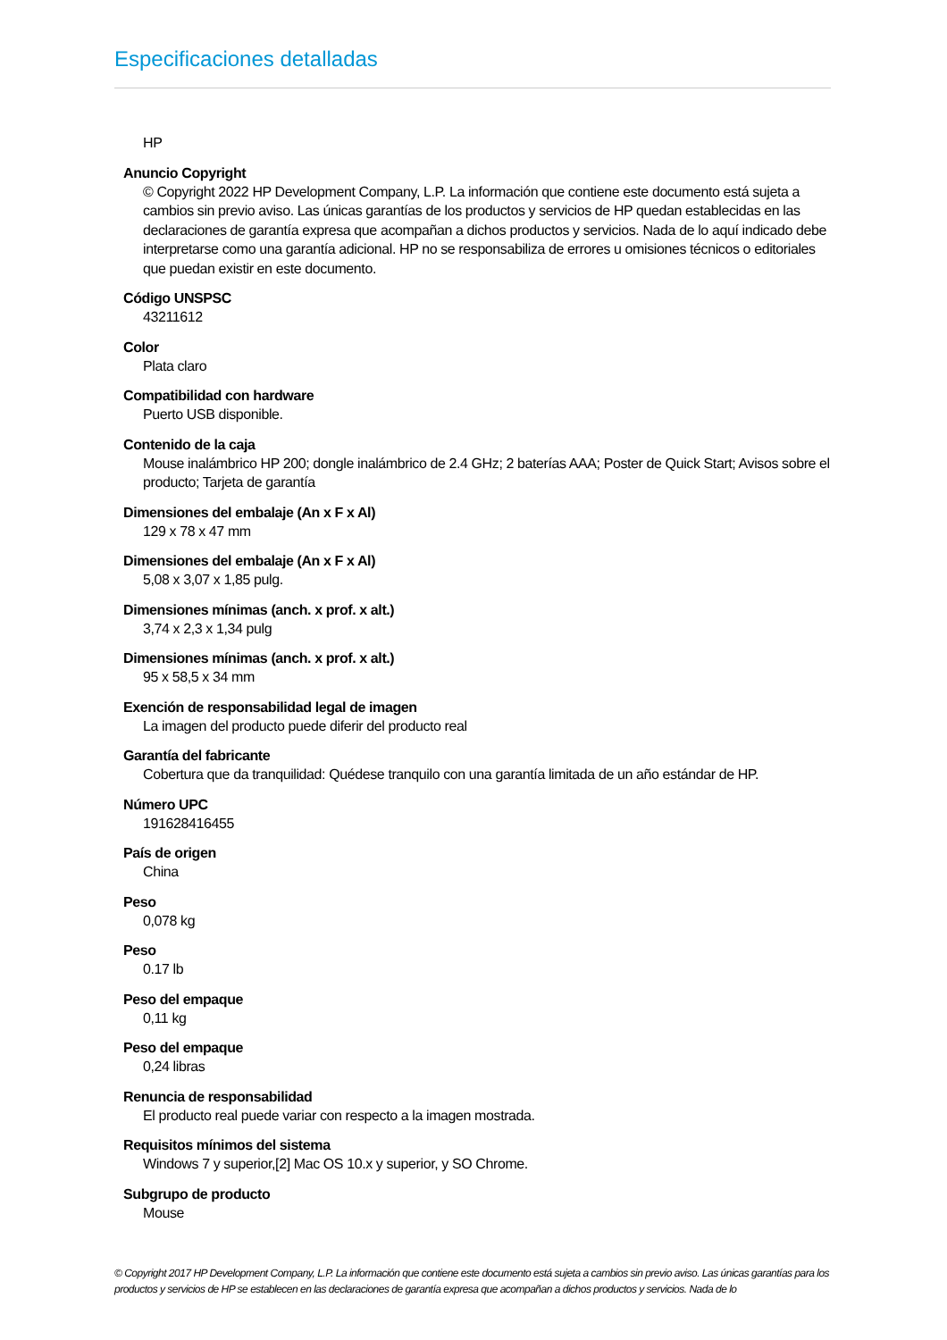Especificaciones detalladas
HP
Anuncio Copyright
© Copyright 2022 HP Development Company, L.P. La información que contiene este documento está sujeta a cambios sin previo aviso. Las únicas garantías de los productos y servicios de HP quedan establecidas en las declaraciones de garantía expresa que acompañan a dichos productos y servicios. Nada de lo aquí indicado debe interpretarse como una garantía adicional. HP no se responsabiliza de errores u omisiones técnicos o editoriales que puedan existir en este documento.
Código UNSPSC
43211612
Color
Plata claro
Compatibilidad con hardware
Puerto USB disponible.
Contenido de la caja
Mouse inalámbrico HP 200; dongle inalámbrico de 2.4 GHz; 2 baterías AAA; Poster de Quick Start; Avisos sobre el producto; Tarjeta de garantía
Dimensiones del embalaje (An x F x Al)
129 x 78 x 47 mm
Dimensiones del embalaje (An x F x Al)
5,08 x 3,07 x 1,85 pulg.
Dimensiones mínimas (anch. x prof. x alt.)
3,74 x 2,3 x 1,34 pulg
Dimensiones mínimas (anch. x prof. x alt.)
95 x 58,5 x 34 mm
Exención de responsabilidad legal de imagen
La imagen del producto puede diferir del producto real
Garantía del fabricante
Cobertura que da tranquilidad: Quédese tranquilo con una garantía limitada de un año estándar de HP.
Número UPC
191628416455
País de origen
China
Peso
0,078 kg
Peso
0.17 lb
Peso del empaque
0,11 kg
Peso del empaque
0,24 libras
Renuncia de responsabilidad
El producto real puede variar con respecto a la imagen mostrada.
Requisitos mínimos del sistema
Windows 7 y superior,[2] Mac OS 10.x y superior, y SO Chrome.
Subgrupo de producto
Mouse
© Copyright 2017 HP Development Company, L.P. La información que contiene este documento está sujeta a cambios sin previo aviso. Las únicas garantías para los productos y servicios de HP se establecen en las declaraciones de garantía expresa que acompañan a dichos productos y servicios. Nada de lo